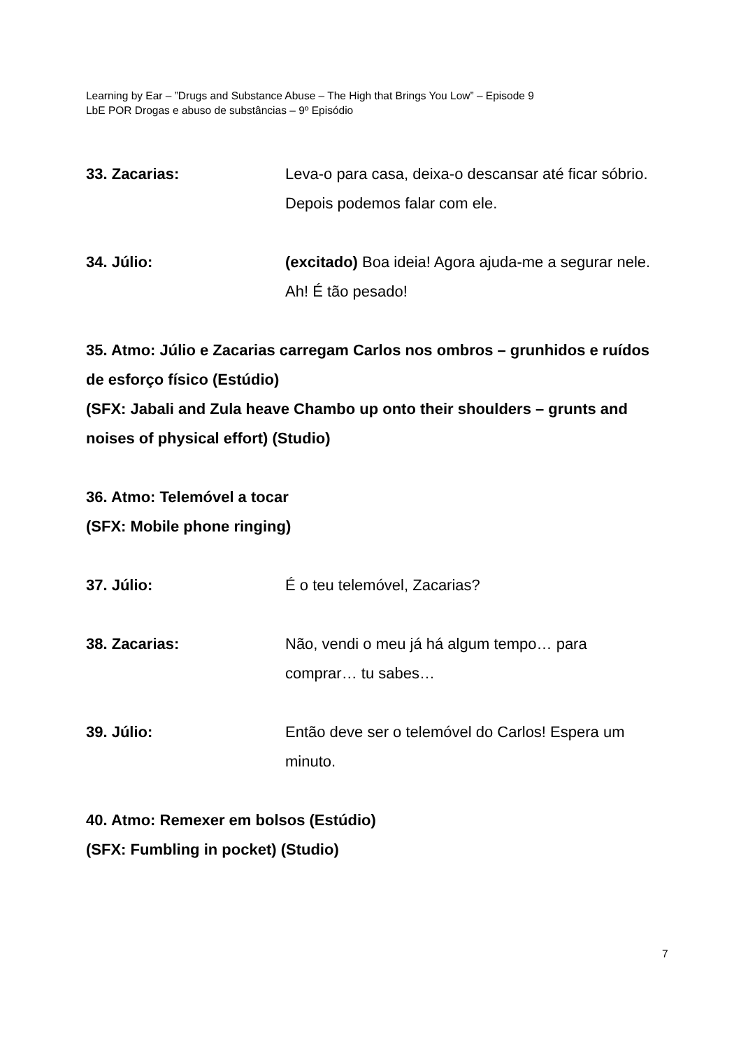Learning by Ear – ”Drugs and Substance Abuse – The High that Brings You Low” – Episode 9
LbE POR Drogas e abuso de substâncias – 9º Episódio
33. Zacarias: Leva-o para casa, deixa-o descansar até ficar sóbrio. Depois podemos falar com ele.
34. Júlio: (excitado) Boa ideia! Agora ajuda-me a segurar nele. Ah! É tão pesado!
35. Atmo: Júlio e Zacarias carregam Carlos nos ombros – grunhidos e ruídos de esforço físico (Estúdio)
(SFX: Jabali and Zula heave Chambo up onto their shoulders – grunts and noises of physical effort) (Studio)
36. Atmo: Telemóvel a tocar
(SFX: Mobile phone ringing)
37. Júlio: É o teu telemóvel, Zacarias?
38. Zacarias: Não, vendi o meu já há algum tempo… para comprar… tu sabes…
39. Júlio: Então deve ser o telemóvel do Carlos! Espera um minuto.
40. Atmo: Remexer em bolsos (Estúdio)
(SFX: Fumbling in pocket) (Studio)
7